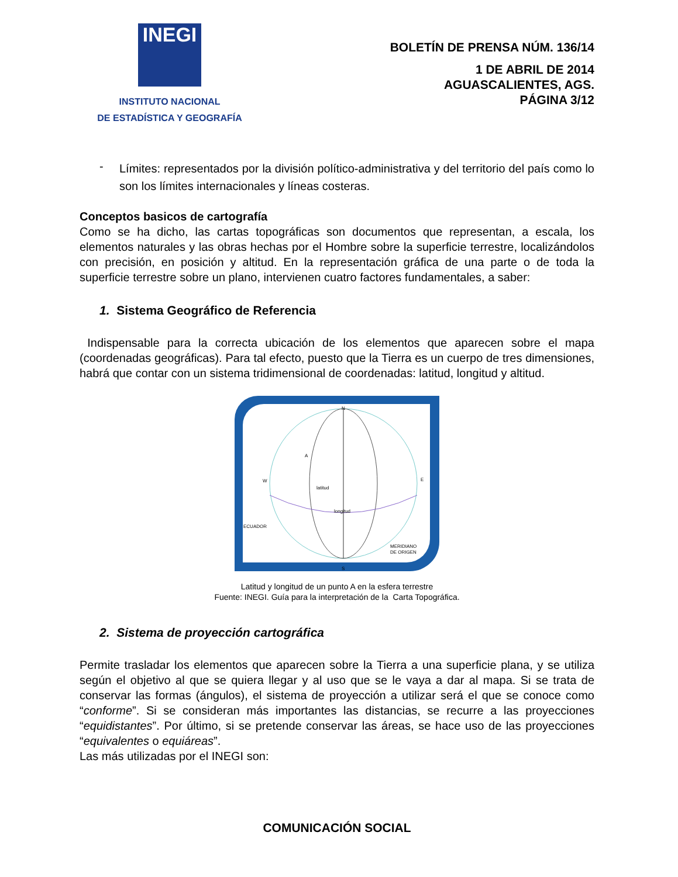INEGI
INSTITUTO NACIONAL
DE ESTADÍSTICA Y GEOGRAFÍA
BOLETÍN DE PRENSA NÚM. 136/14
1 DE ABRIL DE 2014
AGUASCALIENTES, AGS.
PÁGINA 3/12
-
Límites: representados por la división político-administrativa y del territorio del país como lo son los límites internacionales y líneas costeras.
Conceptos basicos de cartografía
Como se ha dicho, las cartas topográficas son documentos que representan, a escala, los elementos naturales y las obras hechas por el Hombre sobre la superficie terrestre, localizándolos con precisión, en posición y altitud. En la representación gráfica de una parte o de toda la superficie terrestre sobre un plano, intervienen cuatro factores fundamentales, a saber:
1. Sistema Geográfico de Referencia
Indispensable para la correcta ubicación de los elementos que aparecen sobre el mapa (coordenadas geográficas). Para tal efecto, puesto que la Tierra es un cuerpo de tres dimensiones, habrá que contar con un sistema tridimensional de coordenadas: latitud, longitud y altitud.
N
S
W
E
ECUADOR
latitud
longitud
A
MERIDIANO
DE ORIGEN
Latitud y longitud de un punto A en la esfera terrestre
Fuente: INEGI. Guía para la interpretación de la Carta Topográfica.
2. Sistema de proyección cartográfica
Permite trasladar los elementos que aparecen sobre la Tierra a una superficie plana, y se utiliza según el objetivo al que se quiera llegar y al uso que se le vaya a dar al mapa. Si se trata de conservar las formas (ángulos), el sistema de proyección a utilizar será el que se conoce como “conforme”. Si se consideran más importantes las distancias, se recurre a las proyecciones “equidistantes”. Por último, si se pretende conservar las áreas, se hace uso de las proyecciones “equivalentes o equiáreas”.
Las más utilizadas por el INEGI son:
COMUNICACIÓN SOCIAL